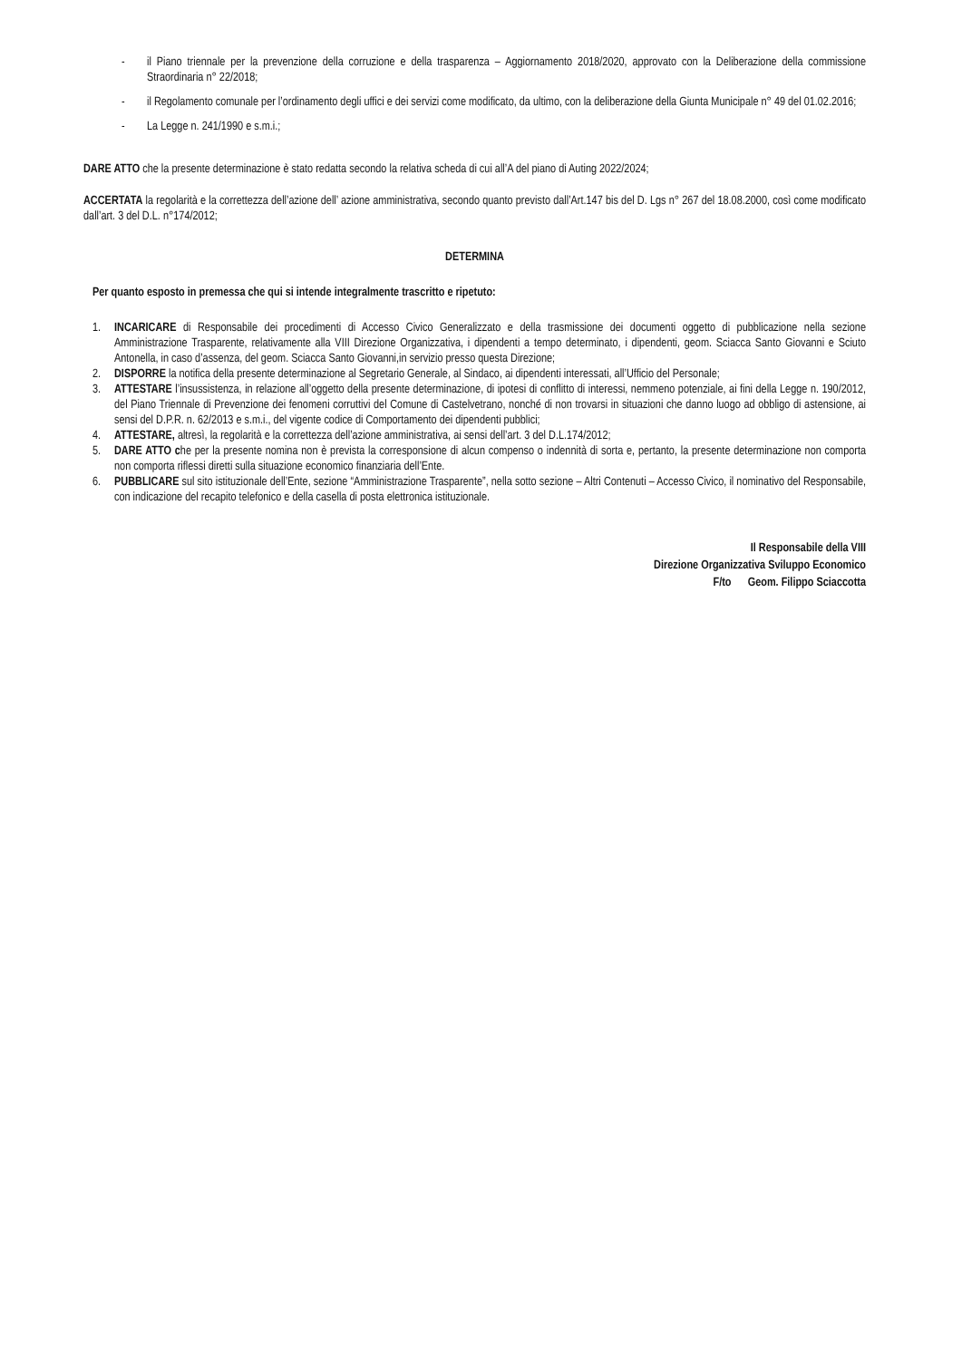- il Piano triennale per la prevenzione della corruzione e della trasparenza – Aggiornamento 2018/2020, approvato con la Deliberazione della commissione Straordinaria n° 22/2018;
- il Regolamento comunale per l’ordinamento degli uffici e dei servizi come modificato, da ultimo, con la deliberazione della Giunta Municipale n° 49 del 01.02.2016;
- La Legge n. 241/1990 e s.m.i.;
DARE ATTO che la presente determinazione è stato redatta secondo la relativa scheda di cui all’A del piano di Auting 2022/2024;
ACCERTATA la regolarità e la correttezza dell’azione dell’ azione amministrativa, secondo quanto previsto dall’Art.147 bis del D. Lgs n° 267 del 18.08.2000, così come modificato dall’art. 3 del D.L. n°174/2012;
DETERMINA
Per quanto esposto in premessa che qui si intende integralmente trascritto e ripetuto:
1. INCARICARE di Responsabile dei procedimenti di Accesso Civico Generalizzato e della trasmissione dei documenti oggetto di pubblicazione nella sezione Amministrazione Trasparente, relativamente alla VIII Direzione Organizzativa, i dipendenti a tempo determinato, i dipendenti, geom. Sciacca Santo Giovanni e Sciuto Antonella, in caso d’assenza, del geom. Sciacca Santo Giovanni,in servizio presso questa Direzione;
2. DISPORRE la notifica della presente determinazione al Segretario Generale, al Sindaco, ai dipendenti interessati, all’Ufficio del Personale;
3. ATTESTARE l’insussistenza, in relazione all’oggetto della presente determinazione, di ipotesi di conflitto di interessi, nemmeno potenziale, ai fini della Legge n. 190/2012, del Piano Triennale di Prevenzione dei fenomeni corruttivi del Comune di Castelvetrano, nonché di non trovarsi in situazioni che danno luogo ad obbligo di astensione, ai sensi del D.P.R. n. 62/2013 e s.m.i., del vigente codice di Comportamento dei dipendenti pubblici;
4. ATTESTARE, altresì, la regolarità e la correttezza dell’azione amministrativa, ai sensi dell’art. 3 del D.L.174/2012;
5. DARE ATTO che per la presente nomina non è prevista la corresponsione di alcun compenso o indennità di sorta e, pertanto, la presente determinazione non comporta non comporta riflessi diretti sulla situazione economico finanziaria dell’Ente.
6. PUBBLICARE sul sito istituzionale dell’Ente, sezione “Amministrazione Trasparente”, nella sotto sezione – Altri Contenuti – Accesso Civico, il nominativo del Responsabile, con indicazione del recapito telefonico e della casella di posta elettronica istituzionale.
Il Responsabile della VIII
Direzione Organizzativa Sviluppo Economico
F/to Geom. Filippo Sciaccotta